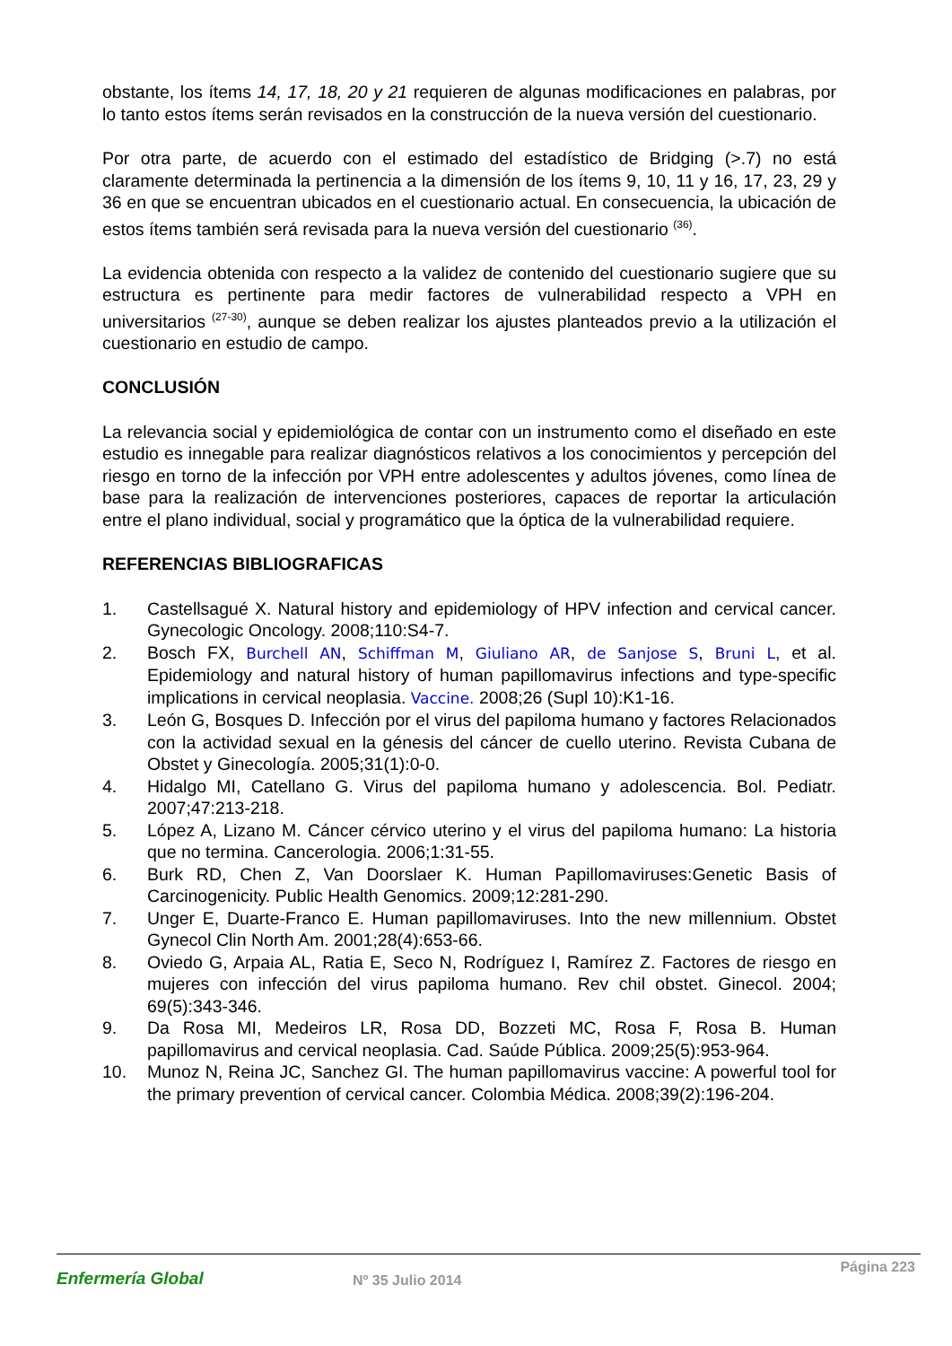obstante, los ítems 14, 17, 18, 20 y 21 requieren de algunas modificaciones en palabras, por lo tanto estos ítems serán revisados en la construcción de la nueva versión del cuestionario.
Por otra parte, de acuerdo con el estimado del estadístico de Bridging (>.7) no está claramente determinada la pertinencia a la dimensión de los ítems 9, 10, 11 y 16, 17, 23, 29 y 36 en que se encuentran ubicados en el cuestionario actual. En consecuencia, la ubicación de estos ítems también será revisada para la nueva versión del cuestionario <sup>(36)</sup>.
La evidencia obtenida con respecto a la validez de contenido del cuestionario sugiere que su estructura es pertinente para medir factores de vulnerabilidad respecto a VPH en universitarios <sup>(27-30)</sup>, aunque se deben realizar los ajustes planteados previo a la utilización el cuestionario en estudio de campo.
CONCLUSIÓN
La relevancia social y epidemiológica de contar con un instrumento como el diseñado en este estudio es innegable para realizar diagnósticos relativos a los conocimientos y percepción del riesgo en torno de la infección por VPH entre adolescentes y adultos jóvenes, como línea de base para la realización de intervenciones posteriores, capaces de reportar la articulación entre el plano individual, social y programático que la óptica de la vulnerabilidad requiere.
REFERENCIAS BIBLIOGRAFICAS
1. Castellsagué X. Natural history and epidemiology of HPV infection and cervical cancer. Gynecologic Oncology. 2008;110:S4-7.
2. Bosch FX, Burchell AN, Schiffman M, Giuliano AR, de Sanjose S, Bruni L, et al. Epidemiology and natural history of human papillomavirus infections and type-specific implications in cervical neoplasia. Vaccine. 2008;26 (Supl 10):K1-16.
3. León G, Bosques D. Infección por el virus del papiloma humano y factores Relacionados con la actividad sexual en la génesis del cáncer de cuello uterino. Revista Cubana de Obstet y Ginecología. 2005;31(1):0-0.
4. Hidalgo MI, Catellano G. Virus del papiloma humano y adolescencia. Bol. Pediatr. 2007;47:213-218.
5. López A, Lizano M. Cáncer cérvico uterino y el virus del papiloma humano: La historia que no termina. Cancerologia. 2006;1:31-55.
6. Burk RD, Chen Z, Van Doorslaer K. Human Papillomaviruses:Genetic Basis of Carcinogenicity. Public Health Genomics. 2009;12:281-290.
7. Unger E, Duarte-Franco E. Human papillomaviruses. Into the new millennium. Obstet Gynecol Clin North Am. 2001;28(4):653-66.
8. Oviedo G, Arpaia AL, Ratia E, Seco N, Rodríguez I, Ramírez Z. Factores de riesgo en mujeres con infección del virus papiloma humano. Rev chil obstet. Ginecol. 2004; 69(5):343-346.
9. Da Rosa MI, Medeiros LR, Rosa DD, Bozzeti MC, Rosa F, Rosa B. Human papillomavirus and cervical neoplasia. Cad. Saúde Pública. 2009;25(5):953-964.
10. Munoz N, Reina JC, Sanchez GI. The human papillomavirus vaccine: A powerful tool for the primary prevention of cervical cancer. Colombia Médica. 2008;39(2):196-204.
Enfermería Global Nº 35 Julio 2014
Página 223